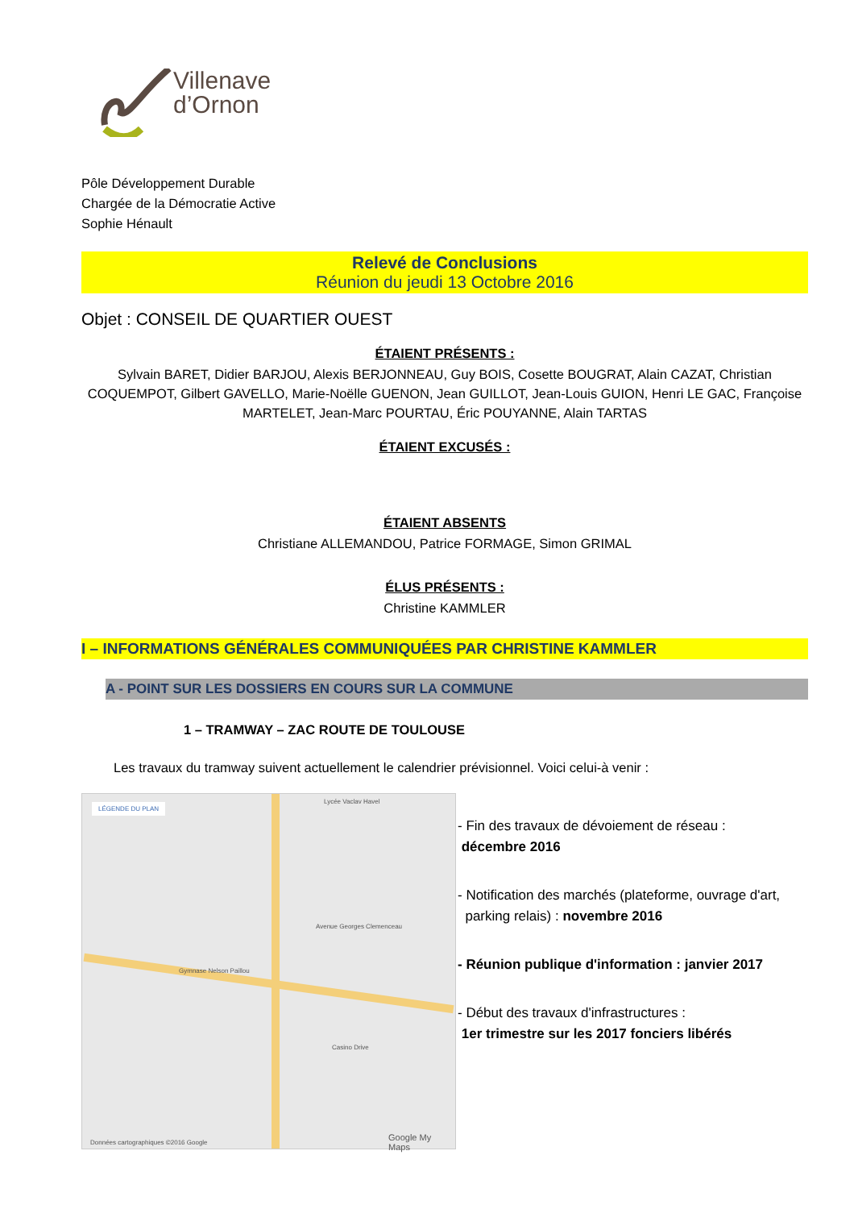Villenave
d’Ornon
Pôle Développement Durable
Chargée de la Démocratie Active
Sophie Hénault
Relevé de Conclusions
Réunion du jeudi 13 Octobre 2016
Objet : CONSEIL DE QUARTIER OUEST
ÉTAIENT PRÉSENTS :
Sylvain BARET, Didier BARJOU, Alexis BERJONNEAU, Guy BOIS, Cosette BOUGRAT, Alain CAZAT, Christian COQUEMPOT, Gilbert GAVELLO, Marie-Noëlle GUENON, Jean GUILLOT, Jean-Louis GUION, Henri LE GAC, Françoise MARTELET, Jean-Marc POURTAU, Éric POUYANNE, Alain TARTAS
ÉTAIENT EXCUSÉS :
ÉTAIENT ABSENTS
Christiane ALLEMANDOU, Patrice FORMAGE, Simon GRIMAL
ÉLUS PRÉSENTS :
Christine KAMMLER
I – INFORMATIONS GÉNÉRALES COMMUNIQUÉES PAR CHRISTINE KAMMLER
A - POINT SUR LES DOSSIERS EN COURS SUR LA COMMUNE
1 – TRAMWAY – ZAC ROUTE DE TOULOUSE
Les travaux du tramway suivent actuellement le calendrier prévisionnel. Voici celui-à venir :
LÉGENDE DU PLAN
Lycée Vaclav Havel
Avenue Georges Clemenceau
Gymnase Nelson Paillou
Casino Drive
Données cartographiques ©2016 Google Google My Maps
- Fin des travaux de dévoiement de réseau :
décembre 2016
- Notification des marchés (plateforme, ouvrage d'art,
parking relais) : novembre 2016
- Réunion publique d'information : janvier 2017
- Début des travaux d'infrastructures :
1er trimestre sur les 2017 fonciers libérés